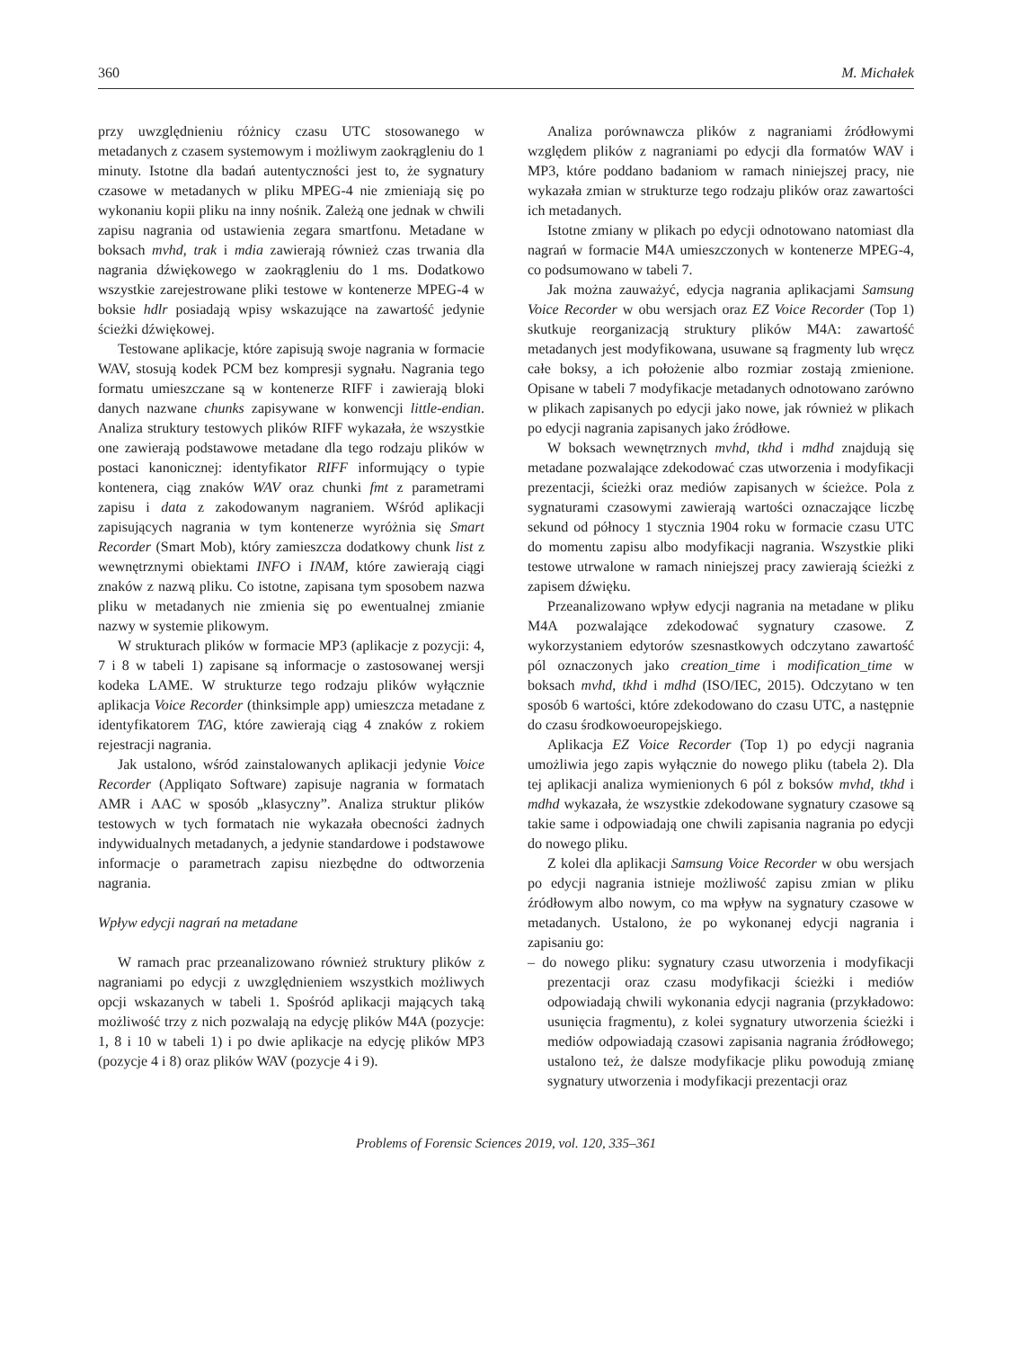360 M. Michałek
przy uwzględnieniu różnicy czasu UTC stosowanego w metadanych z czasem systemowym i możliwym zaokrągleniu do 1 minuty. Istotne dla badań autentyczności jest to, że sygnatury czasowe w metadanych w pliku MPEG-4 nie zmieniają się po wykonaniu kopii pliku na inny nośnik. Zależą one jednak w chwili zapisu nagrania od ustawienia zegara smartfonu. Metadane w boksach mvhd, trak i mdia zawierają również czas trwania dla nagrania dźwiękowego w zaokrągleniu do 1 ms. Dodatkowo wszystkie zarejestrowane pliki testowe w kontenerze MPEG-4 w boksie hdlr posiadają wpisy wskazujące na zawartość jedynie ścieżki dźwiękowej.
Testowane aplikacje, które zapisują swoje nagrania w formacie WAV, stosują kodek PCM bez kompresji sygnału. Nagrania tego formatu umieszczane są w kontenerze RIFF i zawierają bloki danych nazwane chunks zapisywane w konwencji little-endian. Analiza struktury testowych plików RIFF wykazała, że wszystkie one zawierają podstawowe metadane dla tego rodzaju plików w postaci kanonicznej: identyfikator RIFF informujący o typie kontenera, ciąg znaków WAV oraz chunki fmt z parametrami zapisu i data z zakodowanym nagraniem. Wśród aplikacji zapisujących nagrania w tym kontenerze wyróżnia się Smart Recorder (Smart Mob), który zamieszcza dodatkowy chunk list z wewnętrznymi obiektami INFO i INAM, które zawierają ciągi znaków z nazwą pliku. Co istotne, zapisana tym sposobem nazwa pliku w metadanych nie zmienia się po ewentualnej zmianie nazwy w systemie plikowym.
W strukturach plików w formacie MP3 (aplikacje z pozycji: 4, 7 i 8 w tabeli 1) zapisane są informacje o zastosowanej wersji kodeka LAME. W strukturze tego rodzaju plików wyłącznie aplikacja Voice Recorder (thinksimple app) umieszcza metadane z identyfikatorem TAG, które zawierają ciąg 4 znaków z rokiem rejestracji nagrania.
Jak ustalono, wśród zainstalowanych aplikacji jedynie Voice Recorder (Appliqato Software) zapisuje nagrania w formatach AMR i AAC w sposób „klasyczny”. Analiza struktur plików testowych w tych formatach nie wykazała obecności żadnych indywidualnych metadanych, a jedynie standardowe i podstawowe informacje o parametrach zapisu niezbędne do odtworzenia nagrania.
Wpływ edycji nagrań na metadane
W ramach prac przeanalizowano również struktury plików z nagraniami po edycji z uwzględnieniem wszystkich możliwych opcji wskazanych w tabeli 1. Spośród aplikacji mających taką możliwość trzy z nich pozwalają na edycję plików M4A (pozycje: 1, 8 i 10 w tabeli 1) i po dwie aplikacje na edycję plików MP3 (pozycje 4 i 8) oraz plików WAV (pozycje 4 i 9).
Analiza porównawcza plików z nagraniami źródłowymi względem plików z nagraniami po edycji dla formatów WAV i MP3, które poddano badaniom w ramach niniejszej pracy, nie wykazała zmian w strukturze tego rodzaju plików oraz zawartości ich metadanych.
Istotne zmiany w plikach po edycji odnotowano natomiast dla nagrań w formacie M4A umieszczonych w kontenerze MPEG-4, co podsumowano w tabeli 7.
Jak można zauważyć, edycja nagrania aplikacjami Samsung Voice Recorder w obu wersjach oraz EZ Voice Recorder (Top 1) skutkuje reorganizacją struktury plików M4A: zawartość metadanych jest modyfikowana, usuwane są fragmenty lub wręcz całe boksy, a ich położenie albo rozmiar zostają zmienione. Opisane w tabeli 7 modyfikacje metadanych odnotowano zarówno w plikach zapisanych po edycji jako nowe, jak również w plikach po edycji nagrania zapisanych jako źródłowe.
W boksach wewnętrznych mvhd, tkhd i mdhd znajdują się metadane pozwalające zdekodować czas utworzenia i modyfikacji prezentacji, ścieżki oraz mediów zapisanych w ścieżce. Pola z sygnaturami czasowymi zawierają wartości oznaczające liczbę sekund od północy 1 stycznia 1904 roku w formacie czasu UTC do momentu zapisu albo modyfikacji nagrania. Wszystkie pliki testowe utrwalone w ramach niniejszej pracy zawierają ścieżki z zapisem dźwięku.
Przeanalizowano wpływ edycji nagrania na metadane w pliku M4A pozwalające zdekodować sygnatury czasowe. Z wykorzystaniem edytorów szesnastkowych odczytano zawartość pól oznaczonych jako creation_time i modification_time w boksach mvhd, tkhd i mdhd (ISO/IEC, 2015). Odczytano w ten sposób 6 wartości, które zdekodowano do czasu UTC, a następnie do czasu środkowoeuropejskiego.
Aplikacja EZ Voice Recorder (Top 1) po edycji nagrania umożliwia jego zapis wyłącznie do nowego pliku (tabela 2). Dla tej aplikacji analiza wymienionych 6 pól z boksów mvhd, tkhd i mdhd wykazała, że wszystkie zdekodowane sygnatury czasowe są takie same i odpowiadają one chwili zapisania nagrania po edycji do nowego pliku.
Z kolei dla aplikacji Samsung Voice Recorder w obu wersjach po edycji nagrania istnieje możliwość zapisu zmian w pliku źródłowym albo nowym, co ma wpływ na sygnatury czasowe w metadanych. Ustalono, że po wykonanej edycji nagrania i zapisaniu go:
– do nowego pliku: sygnatury czasu utworzenia i modyfikacji prezentacji oraz czasu modyfikacji ścieżki i mediów odpowiadają chwili wykonania edycji nagrania (przykładowo: usunięcia fragmentu), z kolei sygnatury utworzenia ścieżki i mediów odpowiadają czasowi zapisania nagrania źródłowego; ustalono też, że dalsze modyfikacje pliku powodują zmianę sygnatury utworzenia i modyfikacji prezentacji oraz
Problems of Forensic Sciences 2019, vol. 120, 335–361